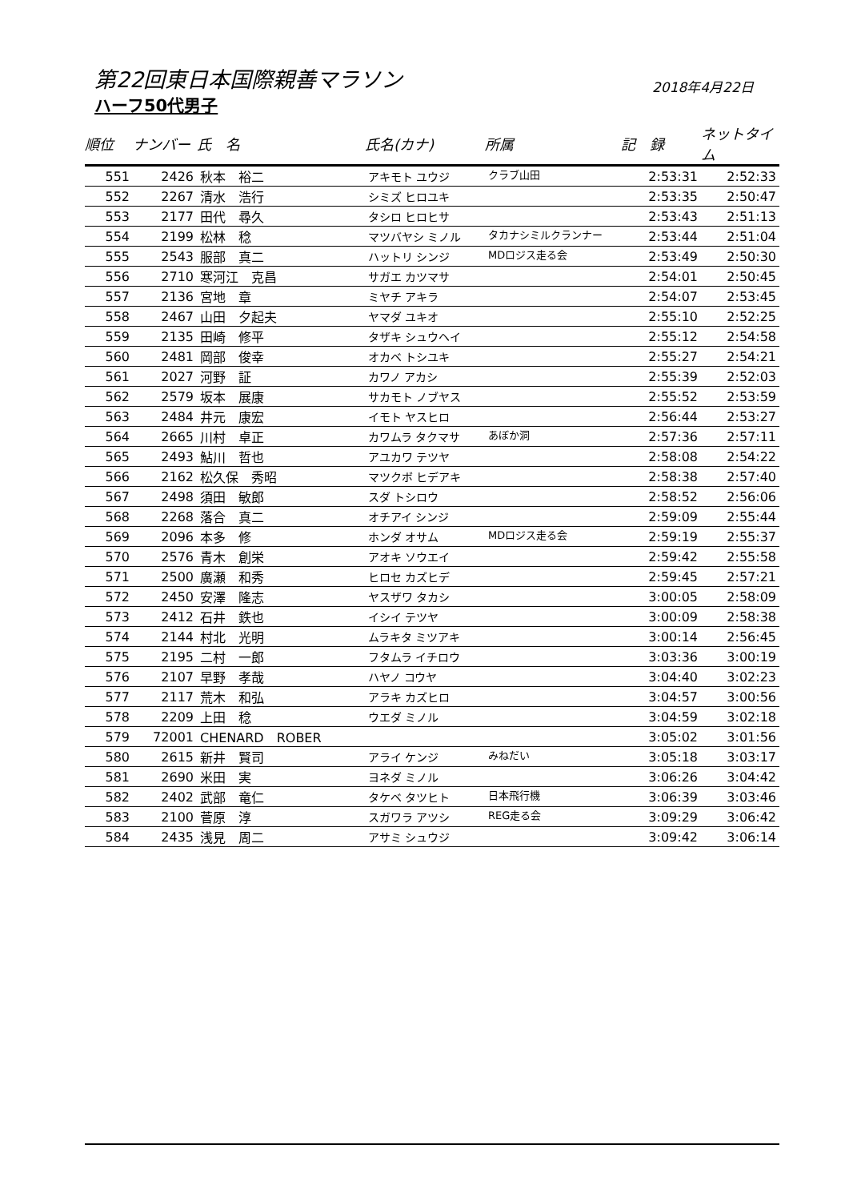第22回東日本国際親善マラソン 2018年4月22日
ハーフ50代男子
| 順位 | ナンバー | 氏 名 | 氏名(カナ) | 所属 | 記 録 | ネットタイム |
| --- | --- | --- | --- | --- | --- | --- |
| 551 | 2426 | 秋本 裕二 | アキモト ユウジ | クラブ山田 | 2:53:31 | 2:52:33 |
| 552 | 2267 | 清水 浩行 | シミズ ヒロユキ | | 2:53:35 | 2:50:47 |
| 553 | 2177 | 田代 尋久 | タシロ ヒロヒサ | | 2:53:43 | 2:51:13 |
| 554 | 2199 | 松林 稔 | マツバヤシ ミノル | タカナシミルクランナー | 2:53:44 | 2:51:04 |
| 555 | 2543 | 服部 真二 | ハットリ シンジ | MDロジス走る会 | 2:53:49 | 2:50:30 |
| 556 | 2710 | 寒河江 克昌 | サガエ カツマサ | | 2:54:01 | 2:50:45 |
| 557 | 2136 | 宮地 章 | ミヤチ アキラ | | 2:54:07 | 2:53:45 |
| 558 | 2467 | 山田 夕起夫 | ヤマダ ユキオ | | 2:55:10 | 2:52:25 |
| 559 | 2135 | 田崎 修平 | タザキ シュウヘイ | | 2:55:12 | 2:54:58 |
| 560 | 2481 | 岡部 俊幸 | オカベ トシユキ | | 2:55:27 | 2:54:21 |
| 561 | 2027 | 河野 証 | カワノ アカシ | | 2:55:39 | 2:52:03 |
| 562 | 2579 | 坂本 展康 | サカモト ノブヤス | | 2:55:52 | 2:53:59 |
| 563 | 2484 | 井元 康宏 | イモト ヤスヒロ | | 2:56:44 | 2:53:27 |
| 564 | 2665 | 川村 卓正 | カワムラ タクマサ | あぼか洞 | 2:57:36 | 2:57:11 |
| 565 | 2493 | 鮎川 哲也 | アユカワ テツヤ | | 2:58:08 | 2:54:22 |
| 566 | 2162 | 松久保 秀昭 | マツクボ ヒデアキ | | 2:58:38 | 2:57:40 |
| 567 | 2498 | 須田 敏郎 | スダ トシロウ | | 2:58:52 | 2:56:06 |
| 568 | 2268 | 落合 真二 | オチアイ シンジ | | 2:59:09 | 2:55:44 |
| 569 | 2096 | 本多 修 | ホンダ オサム | MDロジス走る会 | 2:59:19 | 2:55:37 |
| 570 | 2576 | 青木 創栄 | アオキ ソウエイ | | 2:59:42 | 2:55:58 |
| 571 | 2500 | 廣瀬 和秀 | ヒロセ カズヒデ | | 2:59:45 | 2:57:21 |
| 572 | 2450 | 安澤 隆志 | ヤスザワ タカシ | | 3:00:05 | 2:58:09 |
| 573 | 2412 | 石井 鉄也 | イシイ テツヤ | | 3:00:09 | 2:58:38 |
| 574 | 2144 | 村北 光明 | ムラキタ ミツアキ | | 3:00:14 | 2:56:45 |
| 575 | 2195 | 二村 一郎 | フタムラ イチロウ | | 3:03:36 | 3:00:19 |
| 576 | 2107 | 早野 孝哉 | ハヤノ コウヤ | | 3:04:40 | 3:02:23 |
| 577 | 2117 | 荒木 和弘 | アラキ カズヒロ | | 3:04:57 | 3:00:56 |
| 578 | 2209 | 上田 稔 | ウエダ ミノル | | 3:04:59 | 3:02:18 |
| 579 | 72001 | CHENARD ROBER | | | 3:05:02 | 3:01:56 |
| 580 | 2615 | 新井 賢司 | アライ ケンジ | みねだい | 3:05:18 | 3:03:17 |
| 581 | 2690 | 米田 実 | ヨネダ ミノル | | 3:06:26 | 3:04:42 |
| 582 | 2402 | 武部 竜仁 | タケベ タツヒト | 日本飛行機 | 3:06:39 | 3:03:46 |
| 583 | 2100 | 菅原 淳 | スガワラ アツシ | REG走る会 | 3:09:29 | 3:06:42 |
| 584 | 2435 | 浅見 周二 | アサミ シュウジ | | 3:09:42 | 3:06:14 |